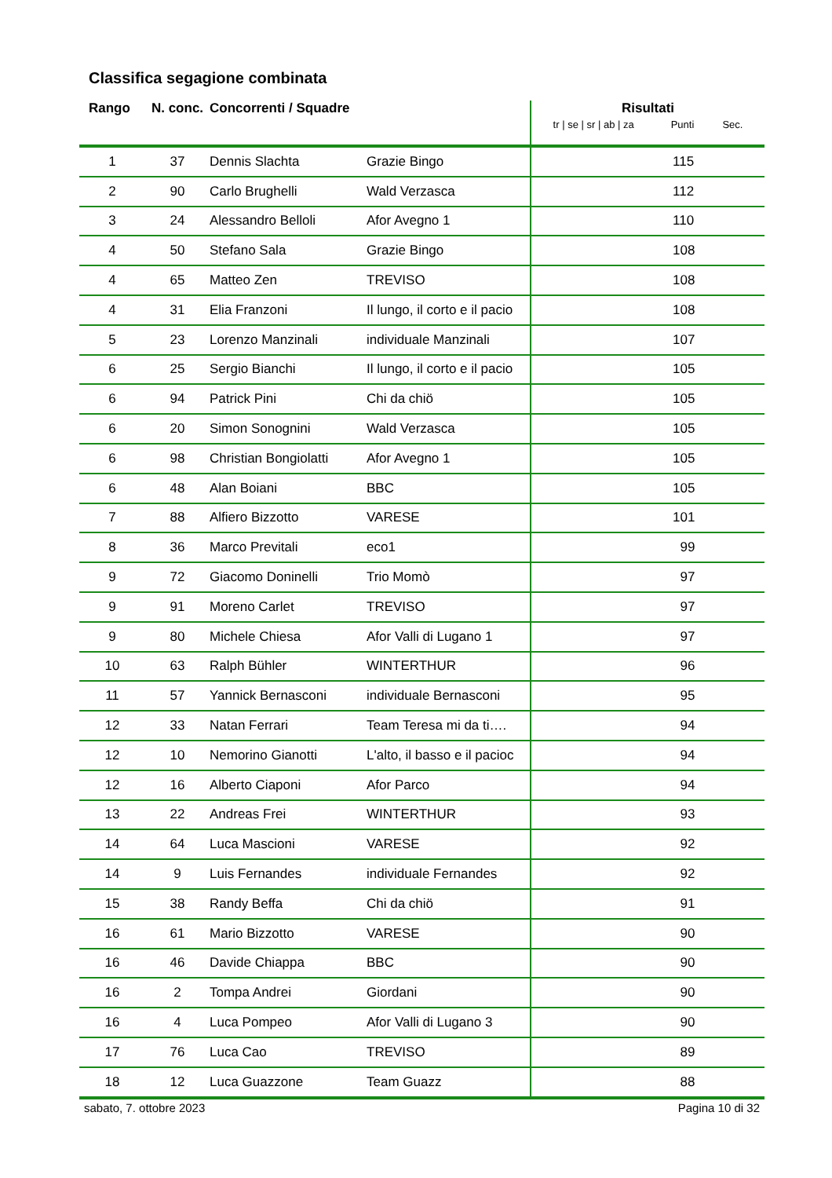Classifica segagione combinata
| Rango | N. conc. | Concorrenti / Squadre | | Risultati tr / se / sr / ab / za Punti Sec. | | |
| --- | --- | --- | --- | --- | --- | --- |
| 1 | 37 | Dennis Slachta | Grazie Bingo | | 115 | |
| 2 | 90 | Carlo Brughelli | Wald Verzasca | | 112 | |
| 3 | 24 | Alessandro Belloli | Afor Avegno 1 | | 110 | |
| 4 | 50 | Stefano Sala | Grazie Bingo | | 108 | |
| 4 | 65 | Matteo Zen | TREVISO | | 108 | |
| 4 | 31 | Elia Franzoni | Il lungo, il corto e il pacio | | 108 | |
| 5 | 23 | Lorenzo Manzinali | individuale Manzinali | | 107 | |
| 6 | 25 | Sergio Bianchi | Il lungo, il corto e il pacio | | 105 | |
| 6 | 94 | Patrick Pini | Chi da chiö | | 105 | |
| 6 | 20 | Simon Sonognini | Wald Verzasca | | 105 | |
| 6 | 98 | Christian Bongiolatti | Afor Avegno 1 | | 105 | |
| 6 | 48 | Alan Boiani | BBC | | 105 | |
| 7 | 88 | Alfiero Bizzotto | VARESE | | 101 | |
| 8 | 36 | Marco Previtali | eco1 | | 99 | |
| 9 | 72 | Giacomo Doninelli | Trio Momò | | 97 | |
| 9 | 91 | Moreno Carlet | TREVISO | | 97 | |
| 9 | 80 | Michele Chiesa | Afor Valli di Lugano 1 | | 97 | |
| 10 | 63 | Ralph Bühler | WINTERTHUR | | 96 | |
| 11 | 57 | Yannick Bernasconi | individuale Bernasconi | | 95 | |
| 12 | 33 | Natan Ferrari | Team Teresa mi da ti…. | | 94 | |
| 12 | 10 | Nemorino Gianotti | L'alto, il basso e il pacioc | | 94 | |
| 12 | 16 | Alberto Ciaponi | Afor Parco | | 94 | |
| 13 | 22 | Andreas Frei | WINTERTHUR | | 93 | |
| 14 | 64 | Luca Mascioni | VARESE | | 92 | |
| 14 | 9 | Luis Fernandes | individuale Fernandes | | 92 | |
| 15 | 38 | Randy Beffa | Chi da chiö | | 91 | |
| 16 | 61 | Mario Bizzotto | VARESE | | 90 | |
| 16 | 46 | Davide Chiappa | BBC | | 90 | |
| 16 | 2 | Tompa Andrei | Giordani | | 90 | |
| 16 | 4 | Luca Pompeo | Afor Valli di Lugano 3 | | 90 | |
| 17 | 76 | Luca Cao | TREVISO | | 89 | |
| 18 | 12 | Luca Guazzone | Team Guazz | | 88 | |
sabato, 7. ottobre 2023 Pagina 10 di 32